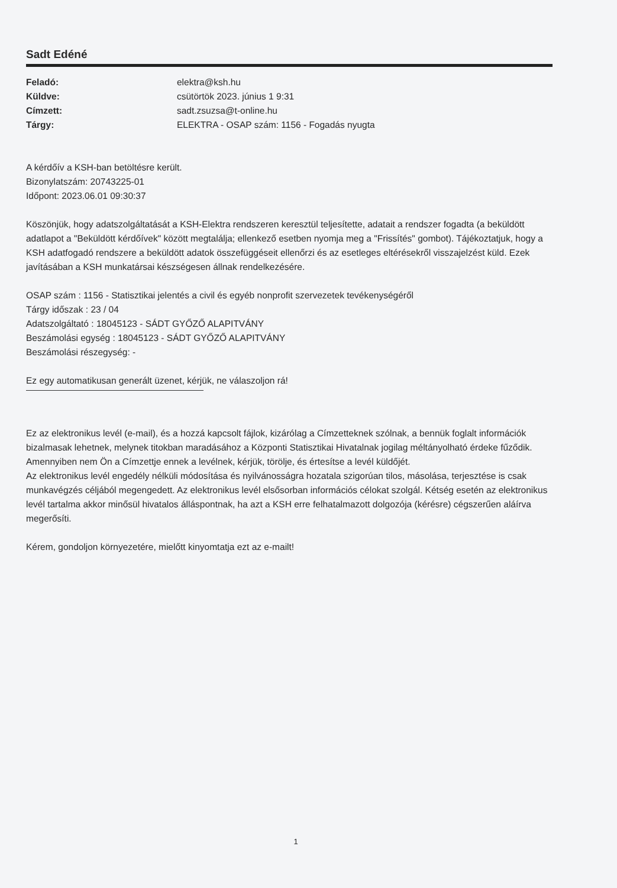Sadt Edéné
| Feladó: | elektra@ksh.hu |
| Küldve: | csütörtök 2023. június 1 9:31 |
| Címzett: | sadt.zsuzsa@t-online.hu |
| Tárgy: | ELEKTRA - OSAP szám: 1156 - Fogadás nyugta |
A kérdőív a KSH-ban betöltésre került.
Bizonylatszám: 20743225-01
Időpont: 2023.06.01 09:30:37
Köszönjük, hogy adatszolgáltatását a KSH-Elektra rendszeren keresztül teljesítette, adatait a rendszer fogadta (a beküldött adatlapot a "Beküldött kérdőívek" között megtalálja; ellenkező esetben nyomja meg a "Frissítés" gombot). Tájékoztatjuk, hogy a KSH adatfogadó rendszere a beküldött adatok összefüggéseit ellenőrzi és az esetleges eltérésekről visszajelzést küld. Ezek javításában a KSH munkatársai készségesen állnak rendelkezésére.
OSAP szám : 1156 - Statisztikai jelentés a civil és egyéb nonprofit szervezetek tevékenységéről
Tárgy időszak : 23 / 04
Adatszolgáltató : 18045123 - SÁDT GYŐZŐ ALAPITVÁNY
Beszámolási egység : 18045123 - SÁDT GYŐZŐ ALAPITVÁNY
Beszámolási részegység: -
Ez egy automatikusan generált üzenet, kérjük, ne válaszoljon rá!
Ez az elektronikus levél (e-mail), és a hozzá kapcsolt fájlok, kizárólag a Címzetteknek szólnak, a bennük foglalt információk bizalmasak lehetnek, melynek titokban maradásához a Központi Statisztikai Hivatalnak jogilag méltányolható érdeke fűződik. Amennyiben nem Ön a Címzettje ennek a levélnek, kérjük, törölje, és értesítse a levél küldőjét.
Az elektronikus levél engedély nélküli módosítása és nyilvánosságra hozatala szigorúan tilos, másolása, terjesztése is csak munkavégzés céljából megengedett. Az elektronikus levél elsősorban információs célokat szolgál. Kétség esetén az elektronikus levél tartalma akkor minősül hivatalos álláspontnak, ha azt a KSH erre felhatalmazott dolgozója (kérésre) cégszerűen aláírva megerősíti.
Kérem, gondoljon környezetére, mielőtt kinyomtatja ezt az e-mailt!
1